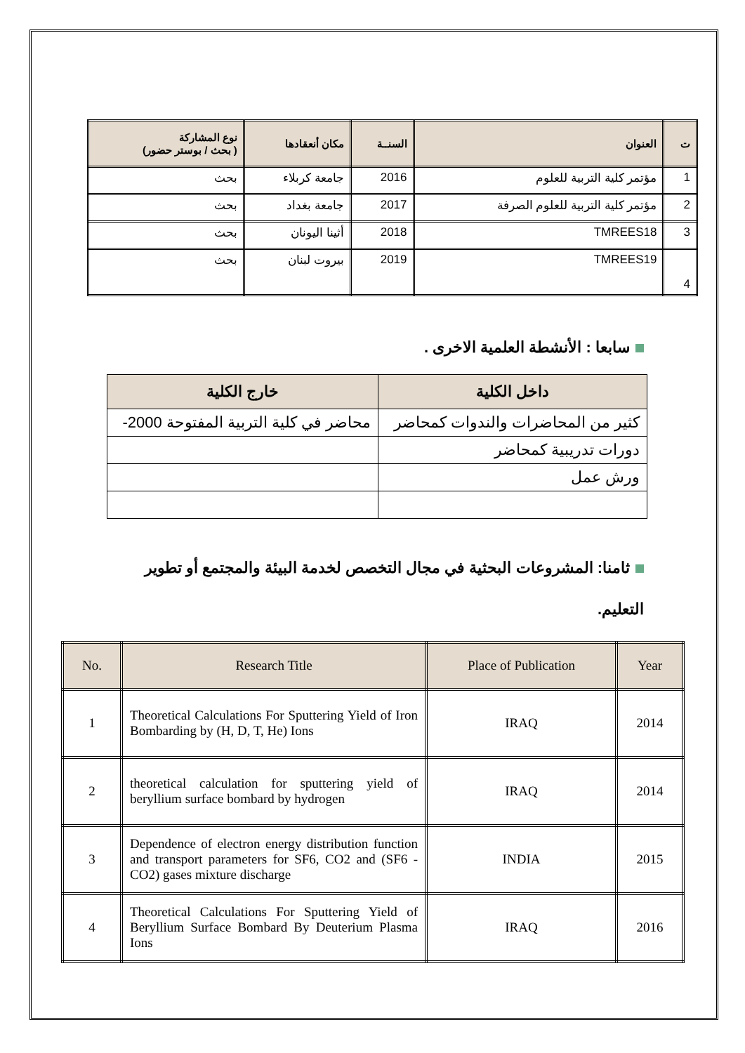| ت | العنوان | السنــة | مكان أنعقادها | نوع المشاركة ( بحث / بوستر حضور) |
| --- | --- | --- | --- | --- |
| 1 | مؤتمر كلية التربية للعلوم | 2016 | جامعة كربلاء | بحث |
| 2 | مؤتمر كلية التربية للعلوم الصرفة | 2017 | جامعة بغداد | بحث |
| 3 | TMREES18 | 2018 | أثينا اليونان | بحث |
| 4 | TMREES19 | 2019 | بيروت لبنان | بحث |
سابعا : الأنشطة العلمية الاخرى .
| داخل الكلية | خارج الكلية |
| --- | --- |
| كثير من المحاضرات والندوات كمحاضر | محاضر في كلية التربية المفتوحة 2000- |
| دورات تدريبية كمحاضر | |
| ورش عمل | |
ثامنا: المشروعات البحثية في مجال التخصص لخدمة البيئة والمجتمع أو تطوير التعليم.
| No. | Research Title | Place of Publication | Year |
| --- | --- | --- | --- |
| 1 | Theoretical Calculations For Sputtering Yield of Iron Bombarding by (H, D, T, He) Ions | IRAQ | 2014 |
| 2 | theoretical calculation for sputtering yield of beryllium surface bombard by hydrogen | IRAQ | 2014 |
| 3 | Dependence of electron energy distribution function and transport parameters for SF6, CO2 and (SF6 - CO2) gases mixture discharge | INDIA | 2015 |
| 4 | Theoretical Calculations For Sputtering Yield of Beryllium Surface Bombard By Deuterium Plasma Ions | IRAQ | 2016 |